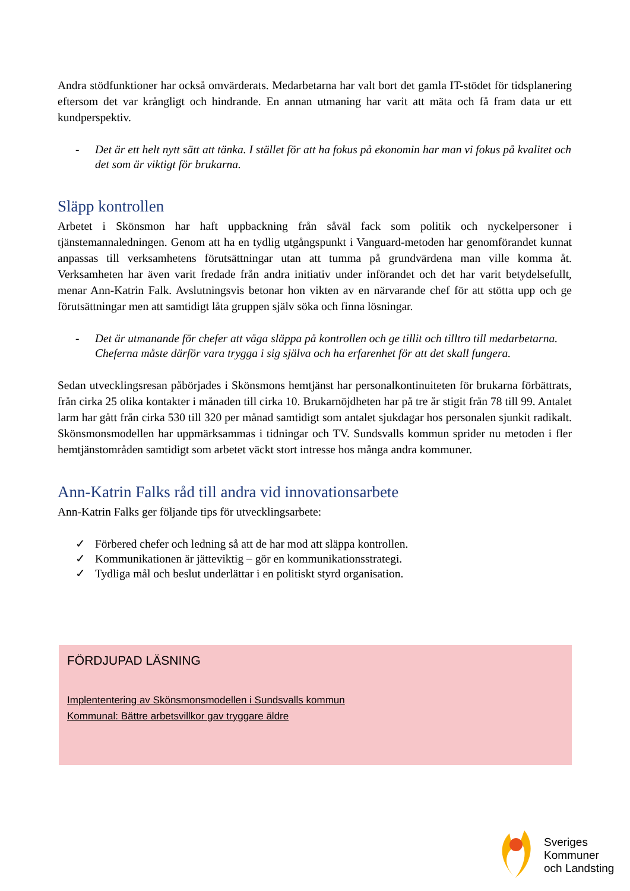Andra stödfunktioner har också omvärderats. Medarbetarna har valt bort det gamla IT-stödet för tidsplanering eftersom det var krångligt och hindrande. En annan utmaning har varit att mäta och få fram data ur ett kundperspektiv.
- Det är ett helt nytt sätt att tänka. I stället för att ha fokus på ekonomin har man vi fokus på kvalitet och det som är viktigt för brukarna.
Släpp kontrollen
Arbetet i Skönsmon har haft uppbackning från såväl fack som politik och nyckelpersoner i tjänstemannaledningen. Genom att ha en tydlig utgångspunkt i Vanguard-metoden har genomförandet kunnat anpassas till verksamhetens förutsättningar utan att tumma på grundvärdena man ville komma åt. Verksamheten har även varit fredade från andra initiativ under införandet och det har varit betydelsefullt, menar Ann-Katrin Falk. Avslutningsvis betonar hon vikten av en närvarande chef för att stötta upp och ge förutsättningar men att samtidigt låta gruppen själv söka och finna lösningar.
- Det är utmanande för chefer att våga släppa på kontrollen och ge tillit och tilltro till medarbetarna. Cheferna måste därför vara trygga i sig själva och ha erfarenhet för att det skall fungera.
Sedan utvecklingsresan påbörjades i Skönsmons hemtjänst har personalkontinuiteten för brukarna förbättrats, från cirka 25 olika kontakter i månaden till cirka 10. Brukarnöjdheten har på tre år stigit från 78 till 99. Antalet larm har gått från cirka 530 till 320 per månad samtidigt som antalet sjukdagar hos personalen sjunkit radikalt. Skönsmonsmodellen har uppmärksammas i tidningar och TV. Sundsvalls kommun sprider nu metoden i fler hemtjänstområden samtidigt som arbetet väckt stort intresse hos många andra kommuner.
Ann-Katrin Falks råd till andra vid innovationsarbete
Ann-Katrin Falks ger följande tips för utvecklingsarbete:
✓ Förbered chefer och ledning så att de har mod att släppa kontrollen.
✓ Kommunikationen är jätteviktig – gör en kommunikationsstrategi.
✓ Tydliga mål och beslut underlättar i en politiskt styrd organisation.
FÖRDJUPAD LÄSNING
Implententering av Skönsmonsmodellen i Sundsvalls kommun
Kommunal: Bättre arbetsvillkor gav tryggare äldre
Sveriges
Kommuner
och Landsting